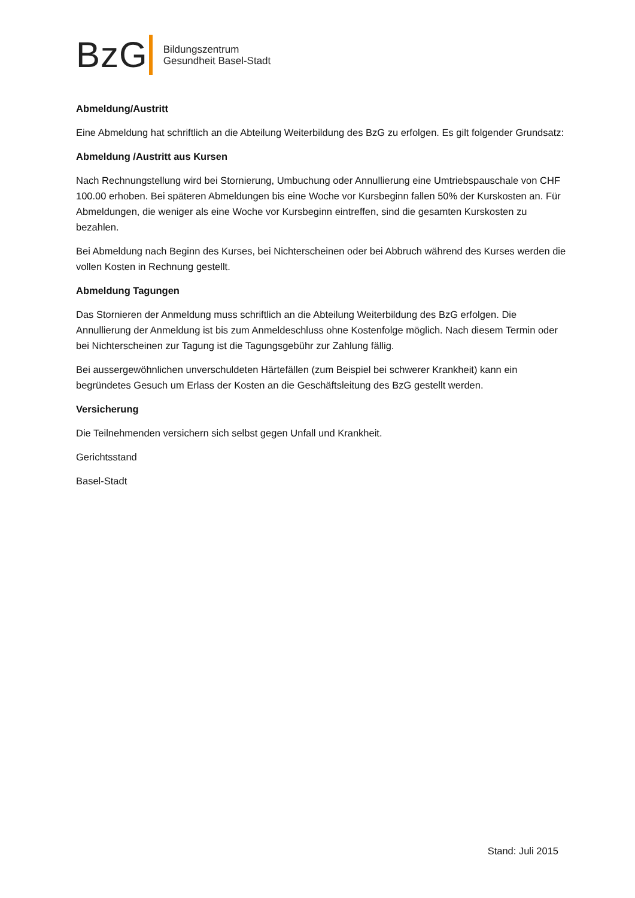BzG
Bildungszentrum
Gesundheit Basel-Stadt
Abmeldung/Austritt
Eine Abmeldung hat schriftlich an die Abteilung Weiterbildung des BzG zu erfolgen. Es gilt folgender Grundsatz:
Abmeldung /Austritt aus Kursen
Nach Rechnungstellung wird bei Stornierung, Umbuchung oder Annullierung eine Umtriebspauschale von CHF 100.00 erhoben. Bei späteren Abmeldungen bis eine Woche vor Kursbeginn fallen 50% der Kurskosten an. Für Abmeldungen, die weniger als eine Woche vor Kursbeginn eintreffen, sind die gesamten Kurskosten zu bezahlen.
Bei Abmeldung nach Beginn des Kurses, bei Nichterscheinen oder bei Abbruch während des Kurses werden die vollen Kosten in Rechnung gestellt.
Abmeldung Tagungen
Das Stornieren der Anmeldung muss schriftlich an die Abteilung Weiterbildung des BzG erfolgen. Die Annullierung der Anmeldung ist bis zum Anmeldeschluss ohne Kostenfolge möglich. Nach diesem Termin oder bei Nichterscheinen zur Tagung ist die Tagungsgebühr zur Zahlung fällig.
Bei aussergewöhnlichen unverschuldeten Härtefällen (zum Beispiel bei schwerer Krankheit) kann ein begründetes Gesuch um Erlass der Kosten an die Geschäftsleitung des BzG gestellt werden.
Versicherung
Die Teilnehmenden versichern sich selbst gegen Unfall und Krankheit.
Gerichtsstand
Basel-Stadt
Stand: Juli 2015